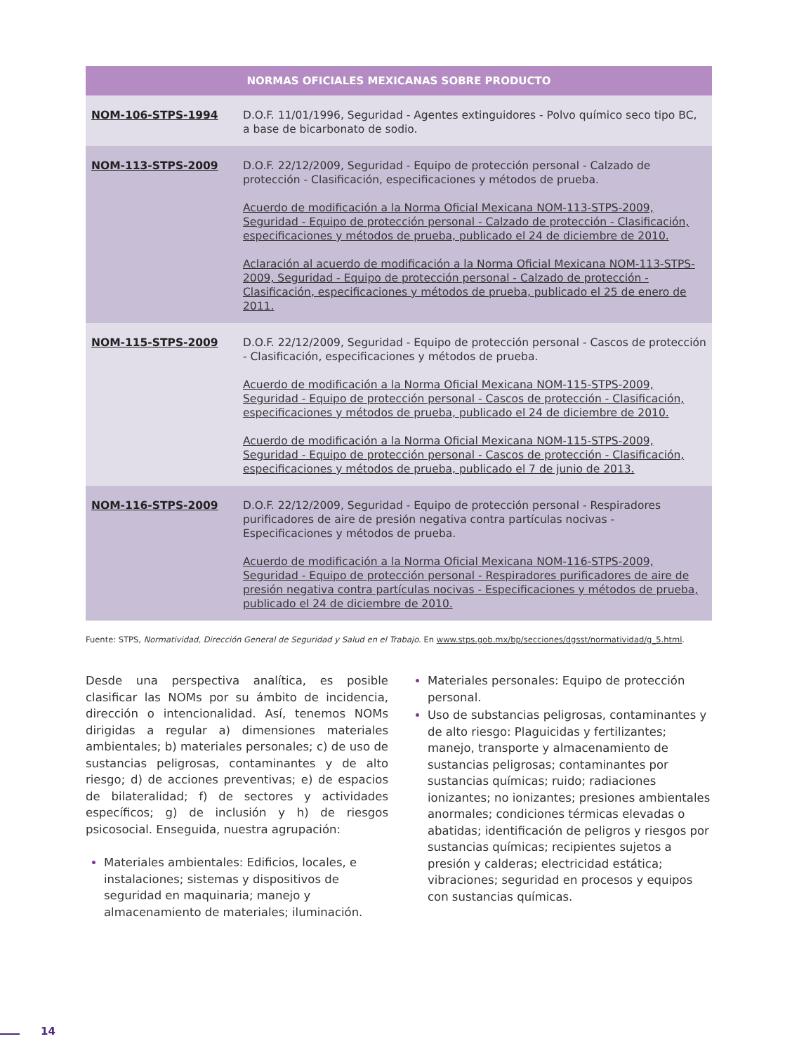| NORMAS OFICIALES MEXICANAS SOBRE PRODUCTO | |
| --- | --- |
| NOM-106-STPS-1994 | D.O.F. 11/01/1996, Seguridad - Agentes extinguidores - Polvo químico seco tipo BC, a base de bicarbonato de sodio. |
| NOM-113-STPS-2009 | D.O.F. 22/12/2009, Seguridad - Equipo de protección personal - Calzado de protección - Clasificación, especificaciones y métodos de prueba. Acuerdo de modificación a la Norma Oficial Mexicana NOM-113-STPS-2009, Seguridad - Equipo de protección personal - Calzado de protección - Clasificación, especificaciones y métodos de prueba, publicado el 24 de diciembre de 2010. Aclaración al acuerdo de modificación a la Norma Oficial Mexicana NOM-113-STPS-2009, Seguridad - Equipo de protección personal - Calzado de protección - Clasificación, especificaciones y métodos de prueba, publicado el 25 de enero de 2011. |
| NOM-115-STPS-2009 | D.O.F. 22/12/2009, Seguridad - Equipo de protección personal - Cascos de protección - Clasificación, especificaciones y métodos de prueba. Acuerdo de modificación a la Norma Oficial Mexicana NOM-115-STPS-2009, Seguridad - Equipo de protección personal - Cascos de protección - Clasificación, especificaciones y métodos de prueba, publicado el 24 de diciembre de 2010. Acuerdo de modificación a la Norma Oficial Mexicana NOM-115-STPS-2009, Seguridad - Equipo de protección personal - Cascos de protección - Clasificación, especificaciones y métodos de prueba, publicado el 7 de junio de 2013. |
| NOM-116-STPS-2009 | D.O.F. 22/12/2009, Seguridad - Equipo de protección personal - Respiradores purificadores de aire de presión negativa contra partículas nocivas - Especificaciones y métodos de prueba. Acuerdo de modificación a la Norma Oficial Mexicana NOM-116-STPS-2009, Seguridad - Equipo de protección personal - Respiradores purificadores de aire de presión negativa contra partículas nocivas - Especificaciones y métodos de prueba, publicado el 24 de diciembre de 2010. |
Fuente: STPS, Normatividad, Dirección General de Seguridad y Salud en el Trabajo. En www.stps.gob.mx/bp/secciones/dgsst/normatividad/g_5.html.
Desde una perspectiva analítica, es posible clasificar las NOMs por su ámbito de incidencia, dirección o intencionalidad. Así, tenemos NOMs dirigidas a regular a) dimensiones materiales ambientales; b) materiales personales; c) de uso de sustancias peligrosas, contaminantes y de alto riesgo; d) de acciones preventivas; e) de espacios de bilateralidad; f) de sectores y actividades específicos; g) de inclusión y h) de riesgos psicosocial. Enseguida, nuestra agrupación:
Materiales ambientales: Edificios, locales, e instalaciones; sistemas y dispositivos de seguridad en maquinaria; manejo y almacenamiento de materiales; iluminación.
Materiales personales: Equipo de protección personal.
Uso de substancias peligrosas, contaminantes y de alto riesgo: Plaguicidas y fertilizantes; manejo, transporte y almacenamiento de sustancias peligrosas; contaminantes por sustancias químicas; ruido; radiaciones ionizantes; no ionizantes; presiones ambientales anormales; condiciones térmicas elevadas o abatidas; identificación de peligros y riesgos por sustancias químicas; recipientes sujetos a presión y calderas; electricidad estática; vibraciones; seguridad en procesos y equipos con sustancias químicas.
14